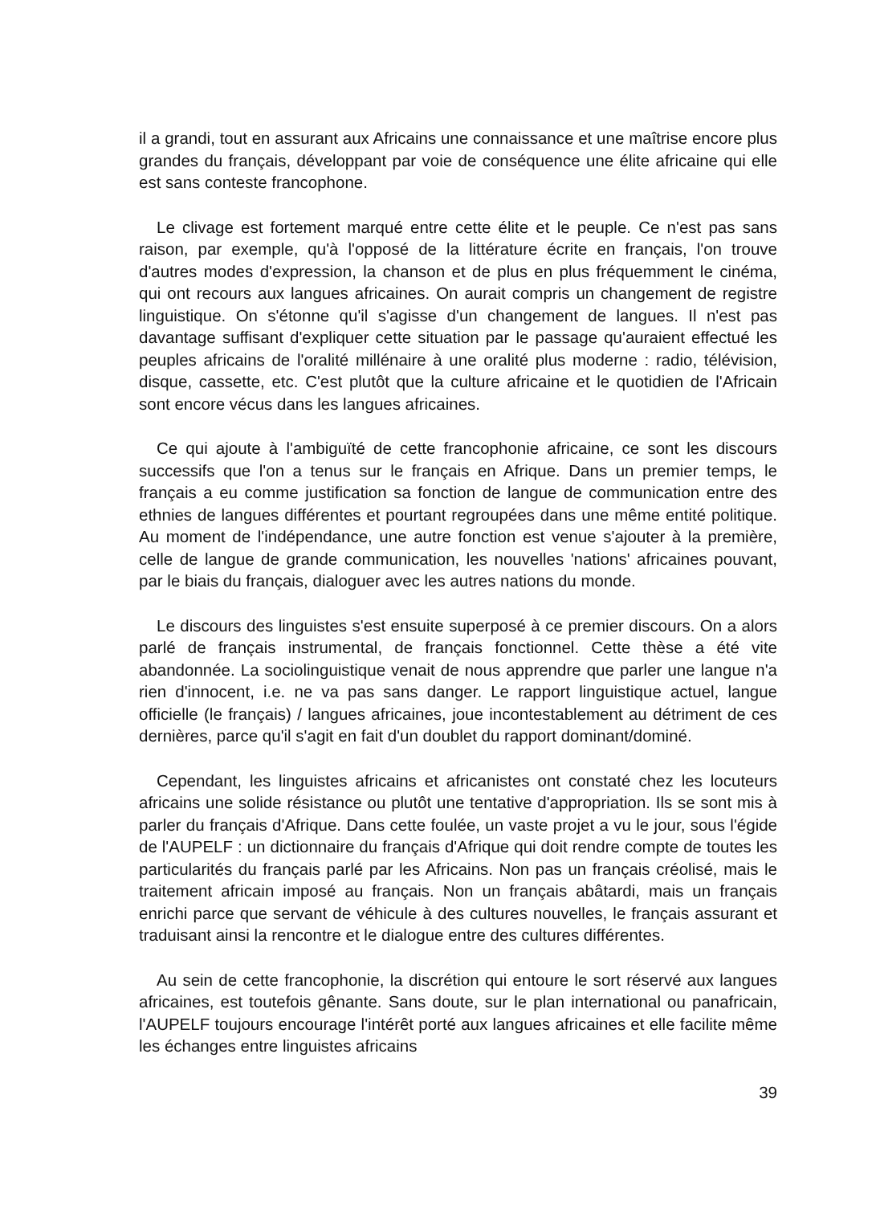il a grandi, tout en assurant aux Africains une connaissance et une maîtrise encore plus grandes du français, développant par voie de conséquence une élite africaine qui elle est sans conteste francophone.
Le clivage est fortement marqué entre cette élite et le peuple. Ce n'est pas sans raison, par exemple, qu'à l'opposé de la littérature écrite en français, l'on trouve d'autres modes d'expression, la chanson et de plus en plus fréquemment le cinéma, qui ont recours aux langues africaines. On aurait compris un changement de registre linguistique. On s'étonne qu'il s'agisse d'un changement de langues. Il n'est pas davantage suffisant d'expliquer cette situation par le passage qu'auraient effectué les peuples africains de l'oralité millénaire à une oralité plus moderne : radio, télévision, disque, cassette, etc. C'est plutôt que la culture africaine et le quotidien de l'Africain sont encore vécus dans les langues africaines.
Ce qui ajoute à l'ambiguïté de cette francophonie africaine, ce sont les discours successifs que l'on a tenus sur le français en Afrique. Dans un premier temps, le français a eu comme justification sa fonction de langue de communication entre des ethnies de langues différentes et pourtant regroupées dans une même entité politique. Au moment de l'indépendance, une autre fonction est venue s'ajouter à la première, celle de langue de grande communication, les nouvelles 'nations' africaines pouvant, par le biais du français, dialoguer avec les autres nations du monde.
Le discours des linguistes s'est ensuite superposé à ce premier discours. On a alors parlé de français instrumental, de français fonctionnel. Cette thèse a été vite abandonnée. La sociolinguistique venait de nous apprendre que parler une langue n'a rien d'innocent, i.e. ne va pas sans danger. Le rapport linguistique actuel, langue officielle (le français) / langues africaines, joue incontestablement au détriment de ces dernières, parce qu'il s'agit en fait d'un doublet du rapport dominant/dominé.
Cependant, les linguistes africains et africanistes ont constaté chez les locuteurs africains une solide résistance ou plutôt une tentative d'appropriation. Ils se sont mis à parler du français d'Afrique. Dans cette foulée, un vaste projet a vu le jour, sous l'égide de l'AUPELF : un dictionnaire du français d'Afrique qui doit rendre compte de toutes les particularités du français parlé par les Africains. Non pas un français créolisé, mais le traitement africain imposé au français. Non un français abâtardi, mais un français enrichi parce que servant de véhicule à des cultures nouvelles, le français assurant et traduisant ainsi la rencontre et le dialogue entre des cultures différentes.
Au sein de cette francophonie, la discrétion qui entoure le sort réservé aux langues africaines, est toutefois gênante. Sans doute, sur le plan international ou panafricain, l'AUPELF toujours encourage l'intérêt porté aux langues africaines et elle facilite même les échanges entre linguistes africains
39